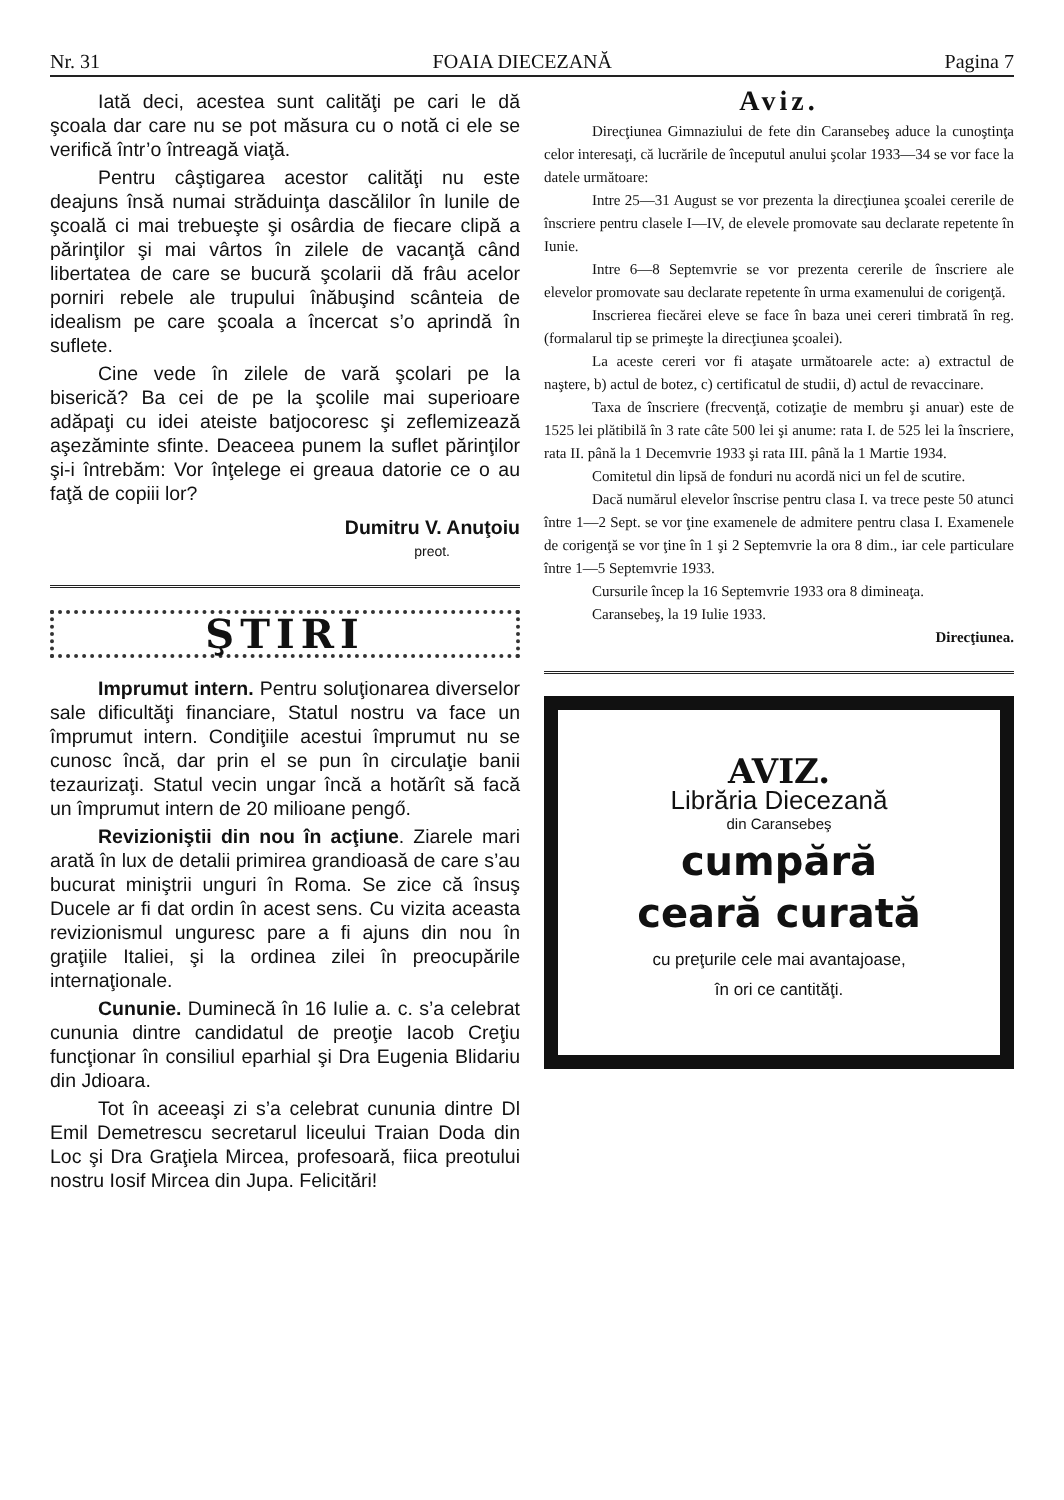Nr. 31 FOAIA DIECEZANĂ Pagina 7
Iată deci, acestea sunt calităţi pe cari le dă şcoala dar care nu se pot măsura cu o notă ci ele se verifică într’o întreagă viaţă.
Pentru câştigarea acestor calităţi nu este deajuns însă numai străduinţa dascălilor în lunile de şcoală ci mai trebueşte şi osârdia de fiecare clipă a părinţilor şi mai vârtos în zilele de vacanţă când libertatea de care se bucură şcolarii dă frâu acelor porniri rebele ale trupului înăbuşind scânteia de idealism pe care şcoala a încercat s’o aprindă în suflete.
Cine vede în zilele de vară şcolari pe la biserică? Ba cei de pe la şcolile mai superioare adăpaţi cu idei ateiste batjocoresc şi zeflemizează aşezăminte sfinte. Deaceea punem la suflet părinţilor şi-i întrebăm: Vor înţelege ei greaua datorie ce o au faţă de copiii lor?
Dumitru V. Anuţoiu
preot.
ŞTIRI
Imprumut intern. Pentru soluţionarea diverselor sale dificultăţi financiare, Statul nostru va face un împrumut intern. Condiţiile acestui împrumut nu se cunosc încă, dar prin el se pun în circulaţie banii tezaurizaţi. Statul vecin ungar încă a hotărît să facă un împrumut intern de 20 milioane pengő.
Revizioniştii din nou în acţiune. Ziarele mari arată în lux de detalii primirea grandioasă de care s’au bucurat miniştrii unguri în Roma. Se zice că însuş Ducele ar fi dat ordin în acest sens. Cu vizita aceasta revizionismul unguresc pare a fi ajuns din nou în graţiile Italiei, şi la ordinea zilei în preocupările internaţionale.
Cununie. Duminecă în 16 Iulie a. c. s’a celebrat cununia dintre candidatul de preoţie Iacob Creţiu funcţionar în consiliul eparhial şi Dra Eugenia Blidariu din Jdioara.
Tot în aceeaşi zi s’a celebrat cununia dintre Dl Emil Demetrescu secretarul liceului Traian Doda din Loc şi Dra Graţiela Mircea, profesoară, fiica preotului nostru Iosif Mircea din Jupa. Felicitări!
Aviz.
Direcţiunea Gimnaziului de fete din Caransebeş aduce la cunoştinţa celor interesaţi, că lucrările de începutul anului şcolar 1933—34 se vor face la datele următoare:
Intre 25—31 August se vor prezenta la direcţiunea şcoalei cererile de înscriere pentru clasele I—IV, de elevele promovate sau declarate repetente în Iunie.
Intre 6—8 Septemvrie se vor prezenta cererile de înscriere ale elevelor promovate sau declarate repetente în urma examenului de corigenţă.
Inscrierea fiecărei eleve se face în baza unei cereri timbrată în reg. (formalarul tip se primeşte la direcţiunea şcoalei).
La aceste cereri vor fi ataşate următoarele acte: a) extractul de naştere, b) actul de botez, c) certificatul de studii, d) actul de revaccinare.
Taxa de înscriere (frecvenţă, cotizaţie de membru şi anuar) este de 1525 lei plătibilă în 3 rate câte 500 lei şi anume: rata I. de 525 lei la înscriere, rata II. până la 1 Decemvrie 1933 şi rata III. până la 1 Martie 1934.
Comitetul din lipsă de fonduri nu acordă nici un fel de scutire.
Dacă numărul elevelor înscrise pentru clasa I. va trece peste 50 atunci între 1—2 Sept. se vor ţine examenele de admitere pentru clasa I. Examenele de corigenţă se vor ţine în 1 şi 2 Septemvrie la ora 8 dim., iar cele particulare între 1—5 Septemvrie 1933.
Cursurile încep la 16 Septemvrie 1933 ora 8 dimineaţa.
Caransebeş, la 19 Iulie 1933.
Direcţiunea.
AVIZ.
Librăria Diecezană
din Caransebeş
cumpără
ceară curată
cu preţurile cele mai avantajoase,
în ori ce cantităţi.